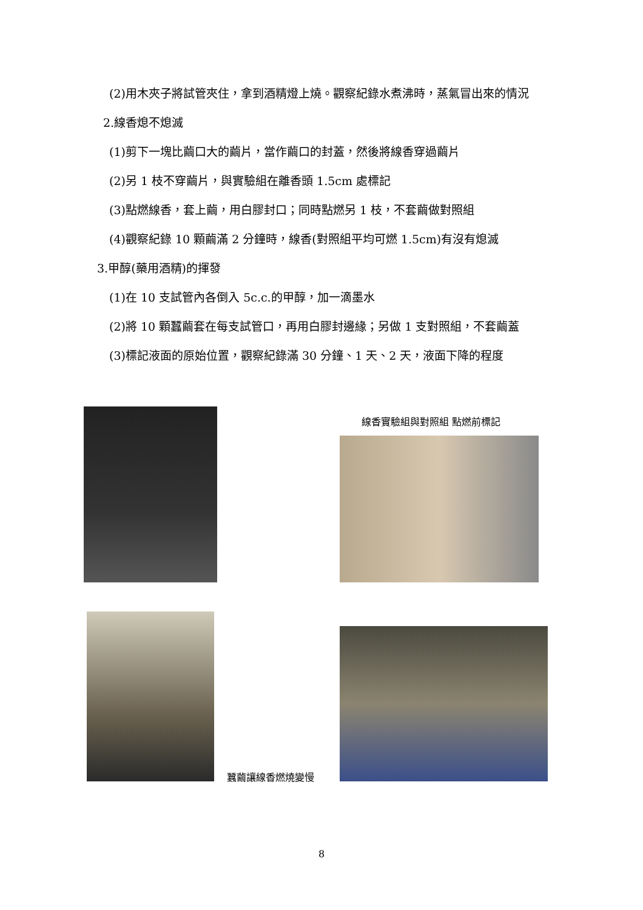(2)用木夾子將試管夾住，拿到酒精燈上燒。觀察紀錄水煮沸時，蒸氣冒出來的情況
2.線香熄不熄滅
(1)剪下一塊比繭口大的繭片，當作繭口的封蓋，然後將線香穿過繭片
(2)另 1 枝不穿繭片，與實驗組在離香頭 1.5cm 處標記
(3)點燃線香，套上繭，用白膠封口；同時點燃另 1 枝，不套繭做對照組
(4)觀察紀錄 10 顆繭滿 2 分鐘時，線香(對照組平均可燃 1.5cm)有沒有熄滅
3.甲醇(藥用酒精)的揮發
(1)在 10 支試管內各倒入 5c.c.的甲醇，加一滴墨水
(2)將 10 顆蠶繭套在每支試管口，再用白膠封邊緣；另做 1 支對照組，不套繭蓋
(3)標記液面的原始位置，觀察紀錄滿 30 分鐘、1 天、2 天，液面下降的程度
線香實驗組與對照組 點燃前標記
蠶繭讓線香燃燒變慢
8